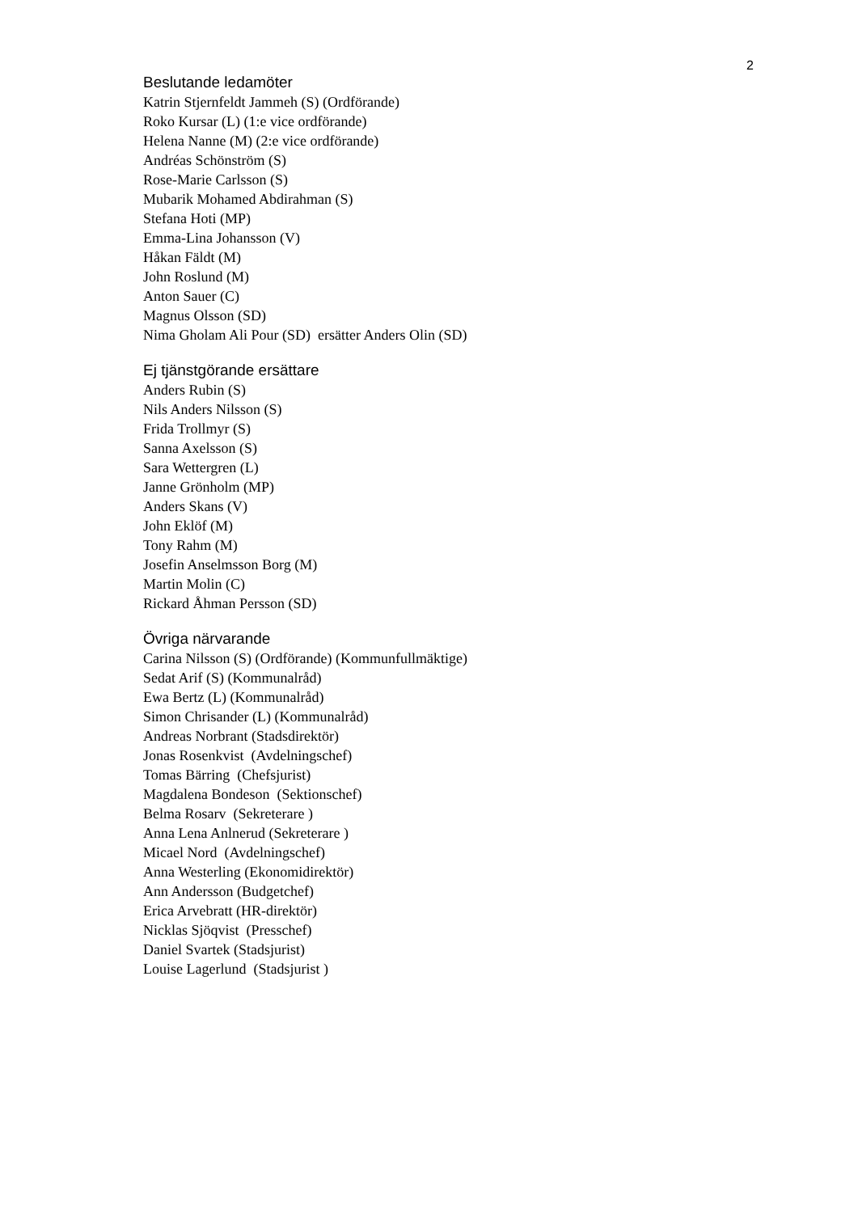2
Beslutande ledamöter
Katrin Stjernfeldt Jammeh (S) (Ordförande)
Roko Kursar (L) (1:e vice ordförande)
Helena Nanne (M) (2:e vice ordförande)
Andréas Schönström (S)
Rose-Marie Carlsson (S)
Mubarik Mohamed Abdirahman (S)
Stefana Hoti (MP)
Emma-Lina Johansson (V)
Håkan Fäldt (M)
John Roslund (M)
Anton Sauer (C)
Magnus Olsson (SD)
Nima Gholam Ali Pour (SD) ersätter Anders Olin (SD)
Ej tjänstgörande ersättare
Anders Rubin (S)
Nils Anders Nilsson (S)
Frida Trollmyr (S)
Sanna Axelsson (S)
Sara Wettergren (L)
Janne Grönholm (MP)
Anders Skans (V)
John Eklöf (M)
Tony Rahm (M)
Josefin Anselmsson Borg (M)
Martin Molin (C)
Rickard Åhman Persson (SD)
Övriga närvarande
Carina Nilsson (S) (Ordförande) (Kommunfullmäktige)
Sedat Arif (S) (Kommunalråd)
Ewa Bertz (L) (Kommunalråd)
Simon Chrisander (L) (Kommunalråd)
Andreas Norbrant (Stadsdirektör)
Jonas Rosenkvist (Avdelningschef)
Tomas Bärring (Chefsjurist)
Magdalena Bondeson (Sektionschef)
Belma Rosarv (Sekreterare )
Anna Lena Anlnerud (Sekreterare )
Micael Nord (Avdelningschef)
Anna Westerling (Ekonomidirektör)
Ann Andersson (Budgetchef)
Erica Arvebratt (HR-direktör)
Nicklas Sjöqvist (Presschef)
Daniel Svartek (Stadsjurist)
Louise Lagerlund (Stadsjurist )